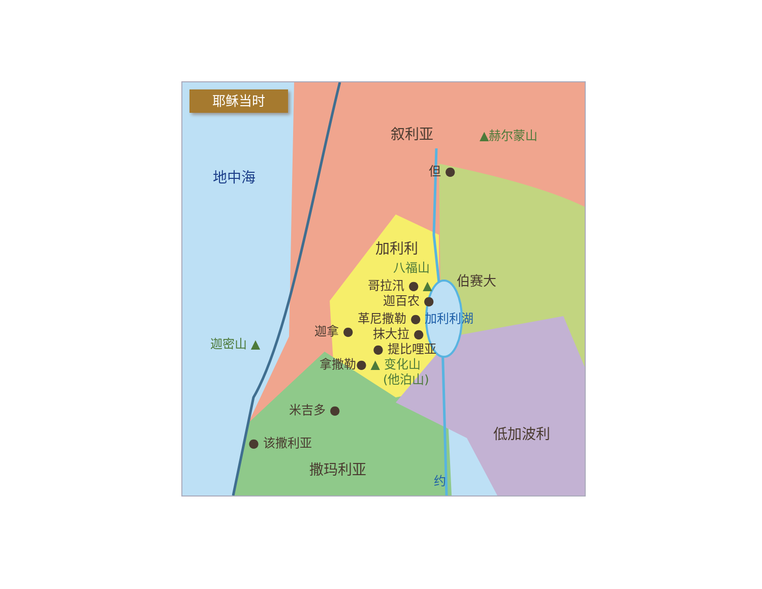耶稣当时
叙利亚 ▲赫尔蒙山
地中海 但 ●
加利利
八福山
伯赛大
哥拉汛 ● ▲
迦百农 ●
革尼撒勒 ● 加利利湖
迦拿 ● 抹大拉 ●
迦密山 ▲ ● 提比哩亚
拿撒勒● ▲ 变化山
(他泊山)
米吉多 ●
低加波利
● 该撒利亚
撒玛利亚
约